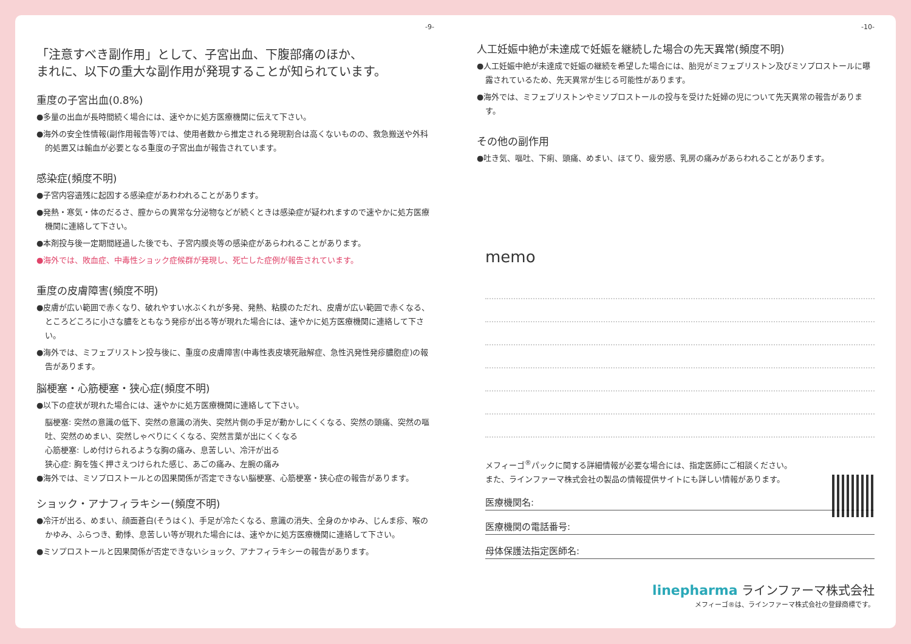-9-
「注意すべき副作用」として、子宮出血、下腹部痛のほか、
まれに、以下の重大な副作用が発現することが知られています。
重度の子宮出血(0.8%)
●多量の出血が長時間続く場合には、速やかに処方医療機関に伝えて下さい。
●海外の安全性情報(副作用報告等)では、使用者数から推定される発現割合は高くないものの、救急搬送や外科的処置又は輸血が必要となる重度の子宮出血が報告されています。
感染症(頻度不明)
●子宮内容遺残に起因する感染症があわわれることがあります。
●発熱・寒気・体のだるさ、膣からの異常な分泌物などが続くときは感染症が疑われますので速やかに処方医療機関に連絡して下さい。
●本剤投与後一定期間経過した後でも、子宮内膜炎等の感染症があらわれることがあります。
●海外では、敗血症、中毒性ショック症候群が発現し、死亡した症例が報告されています。
重度の皮膚障害(頻度不明)
●皮膚が広い範囲で赤くなり、破れやすい水ぶくれが多発、発熱、粘膜のただれ、皮膚が広い範囲で赤くなる、ところどころに小さな膿をともなう発疹が出る等が現れた場合には、速やかに処方医療機関に連絡して下さい。
●海外では、ミフェプリストン投与後に、重度の皮膚障害(中毒性表皮壊死融解症、急性汎発性発疹膿胞症)の報告があります。
脳梗塞・心筋梗塞・狭心症(頻度不明)
●以下の症状が現れた場合には、速やかに処方医療機関に連絡して下さい。
脳梗塞: 突然の意識の低下、突然の意識の消失、突然片側の手足が動かしにくくなる、突然の頭痛、突然の嘔吐、突然のめまい、突然しゃべりにくくなる、突然言葉が出にくくなる
心筋梗塞: しめ付けられるような胸の痛み、息苦しい、冷汗が出る
狭心症: 胸を強く押さえつけられた感じ、あごの痛み、左腕の痛み
●海外では、ミソプロストールとの因果関係が否定できない脳梗塞、心筋梗塞・狭心症の報告があります。
ショック・アナフィラキシー(頻度不明)
●冷汗が出る、めまい、顔面蒼白(そうはく)、手足が冷たくなる、意識の消失、全身のかゆみ、じんま疹、喉のかゆみ、ふらつき、動悸、息苦しい等が現れた場合には、速やかに処方医療機関に連絡して下さい。
●ミソプロストールと因果関係が否定できないショック、アナフィラキシーの報告があります。
-10-
人工妊娠中絶が未達成で妊娠を継続した場合の先天異常(頻度不明)
●人工妊娠中絶が未達成で妊娠の継続を希望した場合には、胎児がミフェプリストン及びミソプロストールに曝露されているため、先天異常が生じる可能性があります。
●海外では、ミフェプリストンやミソプロストールの投与を受けた妊婦の児について先天異常の報告があります。
その他の副作用
●吐き気、嘔吐、下痢、頭痛、めまい、ほてり、疲労感、乳房の痛みがあらわれることがあります。
memo
メフィーゴ<sup>®</sup>パックに関する詳細情報が必要な場合には、指定医師にご相談ください。
また、ラインファーマ株式会社の製品の情報提供サイトにも詳しい情報があります。
医療機関名:
医療機関の電話番号:
母体保護法指定医師名:
linepharma ラインファーマ株式会社
メフィーゴ®は、ラインファーマ株式会社の登録商標です。